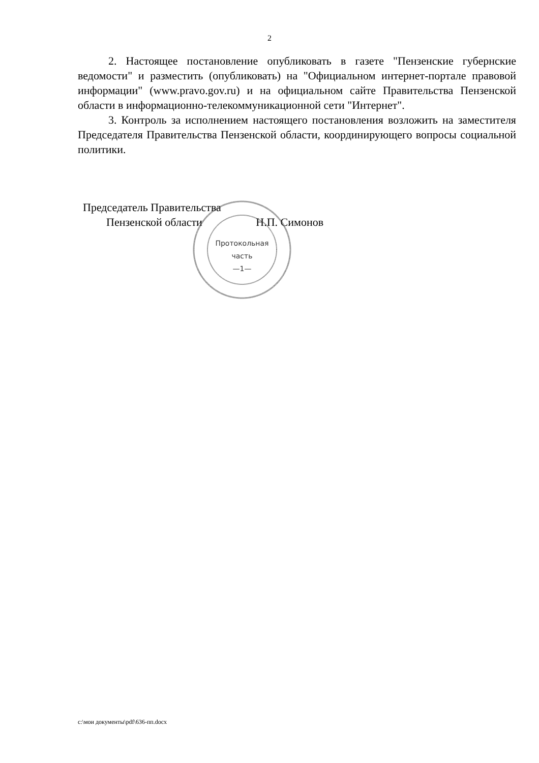2
2. Настоящее постановление опубликовать в газете "Пензенские губернские ведомости" и разместить (опубликовать) на "Официальном интернет-портале правовой информации" (www.pravo.gov.ru) и на официальном сайте Правительства Пензенской области в информационно-телекоммуникационной сети "Интернет".
3. Контроль за исполнением настоящего постановления возложить на заместителя Председателя Правительства Пензенской области, координирующего вопросы социальной политики.
Председатель Правительства
Пензенской области Н.П. Симонов
Протокольная
часть
—1—
c:\мои документы\pdf\636-пп.docx